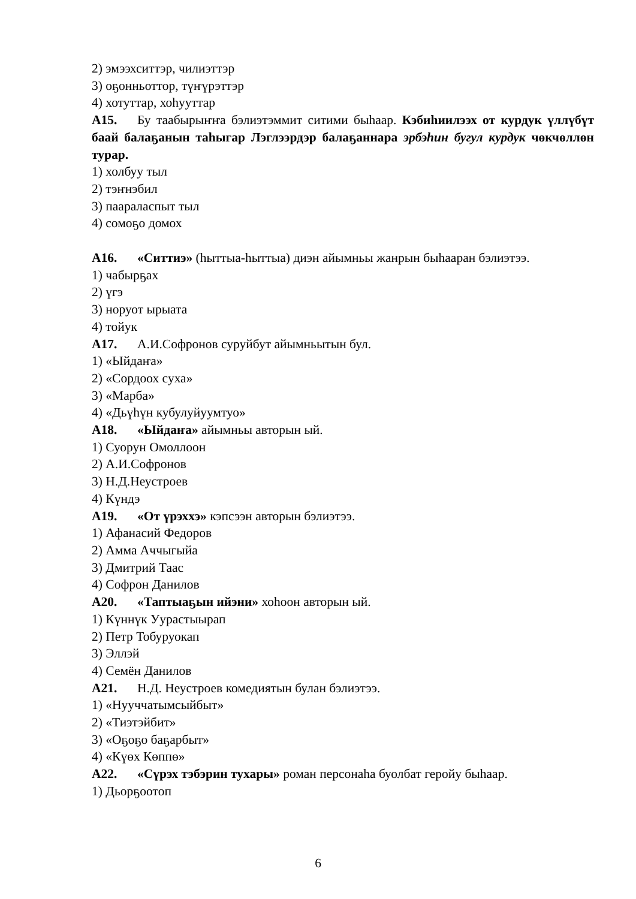2) эмээхситтэр, чилиэттэр
3) оҕонньоттор, түҥүрэттэр
4) хотуттар, хоһууттар
А15. Бу таабырыҥҥа бэлиэтэммит ситими быһаар. Кэбиһиилээх от курдук үллүбүт баай балаҕанын таһыгар Лэглээрдэр балаҕаннара эрбэһин бугул курдук чөкчөллөн турар.
1) холбуу тыл
2) тэҥнэбил
3) паараласпыт тыл
4) сомоҕо домох
А16. «Ситтиэ» (һыттыа-һыттыа) диэн айымньы жанрын быһааран бэлиэтээ.
1) чабырҕах
2) үгэ
3) норуот ырыата
4) тойук
А17. А.И.Софронов суруйбут айымньытын бул.
1) «Ыйдаҥа»
2) «Сордоох суха»
3) «Марба»
4) «Дьүһүн кубулуйуумтуо»
А18. «Ыйдаҥа» айымньы авторын ый.
1) Суорун Омоллоон
2) А.И.Софронов
3) Н.Д.Неустроев
4) Күндэ
А19. «От үрэххэ» кэпсээн авторын бэлиэтээ.
1) Афанасий Федоров
2) Амма Аччыгыйа
3) Дмитрий Таас
4) Софрон Данилов
А20. «Таптыаҕын ийэни» хоһоон авторын ый.
1) Күннүк Уурастыырап
2) Петр Тобуруокап
3) Эллэй
4) Семён Данилов
А21. Н.Д. Неустроев комедиятын булан бэлиэтээ.
1) «Нууччатымсыйбыт»
2) «Тиэтэйбит»
3) «Оҕоҕо баҕарбыт»
4) «Күөх Көппө»
А22. «Сүрэх тэбэрин тухары» роман персонаһа буолбат геройу быһаар.
1) Дьорҕоотоп
6